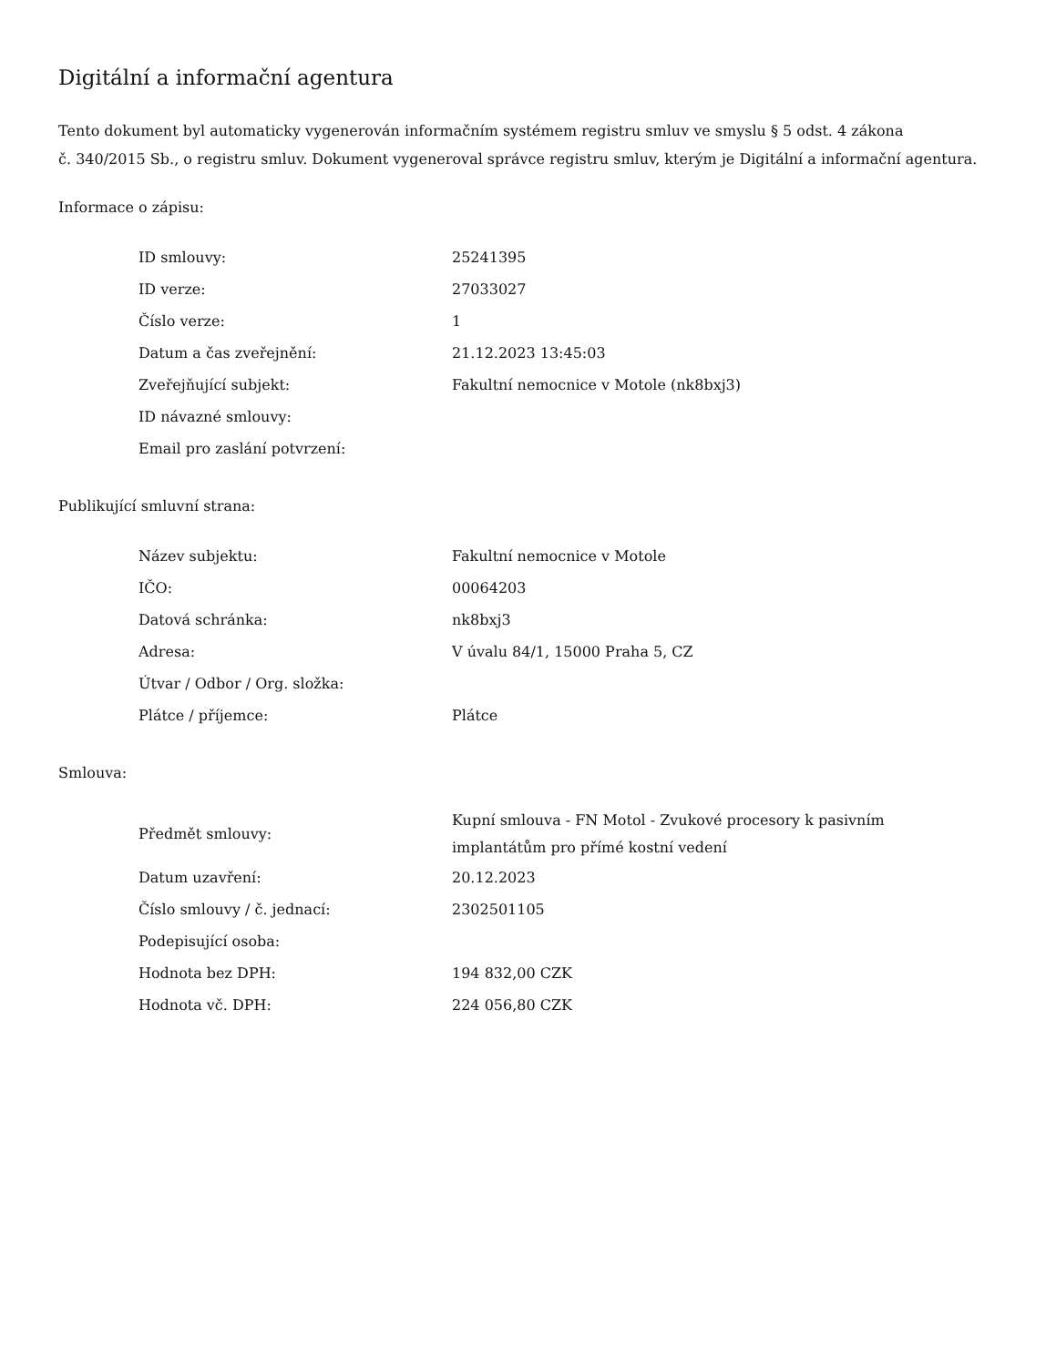Digitální a informační agentura
Tento dokument byl automaticky vygenerován informačním systémem registru smluv ve smyslu § 5 odst. 4 zákona
č. 340/2015 Sb., o registru smluv. Dokument vygeneroval správce registru smluv, kterým je Digitální a informační agentura.
Informace o zápisu:
| ID smlouvy: | 25241395 |
| ID verze: | 27033027 |
| Číslo verze: | 1 |
| Datum a čas zveřejnění: | 21.12.2023 13:45:03 |
| Zveřejňující subjekt: | Fakultní nemocnice v Motole (nk8bxj3) |
| ID návazné smlouvy: | |
| Email pro zaslání potvrzení: | |
Publikující smluvní strana:
| Název subjektu: | Fakultní nemocnice v Motole |
| IČO: | 00064203 |
| Datová schránka: | nk8bxj3 |
| Adresa: | V úvalu 84/1, 15000 Praha 5, CZ |
| Útvar / Odbor / Org. složka: | |
| Plátce / příjemce: | Plátce |
Smlouva:
| Předmět smlouvy: | Kupní smlouva - FN Motol - Zvukové procesory k pasivním implantátům pro přímé kostní vedení |
| Datum uzavření: | 20.12.2023 |
| Číslo smlouvy / č. jednací: | 2302501105 |
| Podepisující osoba: | |
| Hodnota bez DPH: | 194 832,00 CZK |
| Hodnota vč. DPH: | 224 056,80 CZK |